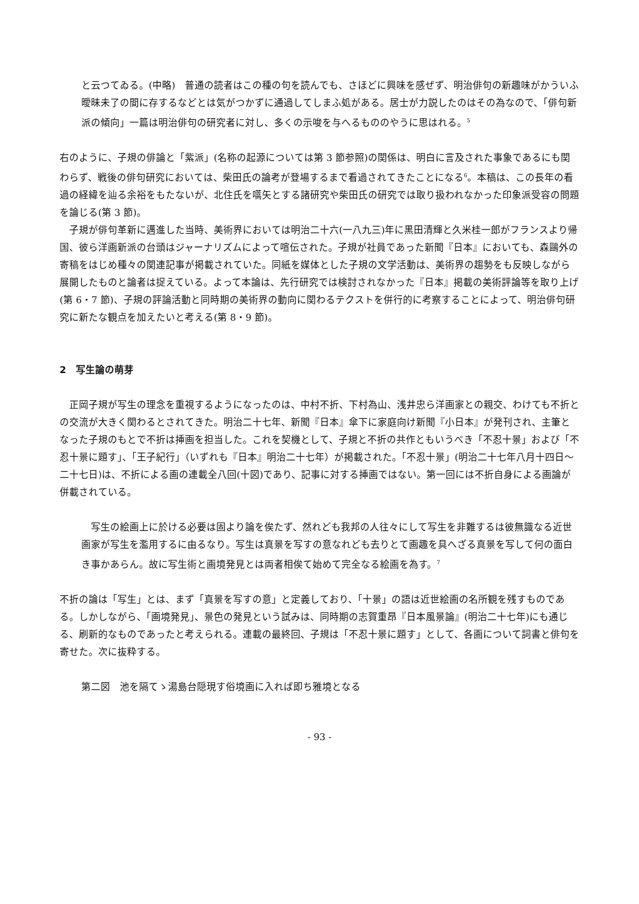と云つてゐる。(中略)　普通の読者はこの種の句を読んでも、さほどに興味を感ぜず、明治俳句の新趣味がかういふ曖昧未了の間に存するなどとは気がつかずに通過してしまふ処がある。居士が力説したのはその為なので、「俳句新派の傾向」一篇は明治俳句の研究者に対し、多くの示唆を与へるもののやうに思はれる。<sup>5</sup>
右のように、子規の俳論と「紫派」(名称の起源については第 3 節参照)の関係は、明白に言及された事象であるにも関わらず、戦後の俳句研究においては、柴田氏の論考が登場するまで看過されてきたことになる<sup>6</sup>。本稿は、この長年の看過の経緯を辿る余裕をもたないが、北住氏を嚆矢とする諸研究や柴田氏の研究では取り扱われなかった印象派受容の問題を論じる(第 3 節)。
　子規が俳句革新に邁進した当時、美術界においては明治二十六(一八九三)年に黒田清輝と久米桂一郎がフランスより帰国、彼ら洋画新派の台頭はジャーナリズムによって喧伝された。子規が社員であった新聞『日本』においても、森鷗外の寄稿をはじめ種々の関連記事が掲載されていた。同紙を媒体とした子規の文学活動は、美術界の趨勢をも反映しながら展開したものと論者は捉えている。よって本論は、先行研究では検討されなかった『日本』掲載の美術評論等を取り上げ(第 6・7 節)、子規の評論活動と同時期の美術界の動向に関わるテクストを併行的に考察することによって、明治俳句研究に新たな観点を加えたいと考える(第 8・9 節)。
2　写生論の萌芽
　正岡子規が写生の理念を重視するようになったのは、中村不折、下村為山、浅井忠ら洋画家との親交、わけても不折との交流が大きく関わるとされてきた。明治二十七年、新聞『日本』傘下に家庭向け新聞『小日本』が発刊され、主筆となった子規のもとで不折は挿画を担当した。これを契機として、子規と不折の共作ともいうべき「不忍十景」および「不忍十景に題す」、「王子紀行」（いずれも『日本』明治二十七年）が掲載された。「不忍十景」(明治二十七年八月十四日～二十七日)は、不折による画の連載全八回(十図)であり、記事に対する挿画ではない。第一回には不折自身による画論が併載されている。
　写生の絵画上に於ける必要は固より論を俟たず、然れども我邦の人往々にして写生を非難するは彼無識なる近世画家が写生を濫用するに由るなり。写生は真景を写すの意なれども去りとて画趣を具へざる真景を写して何の面白き事かあらん。故に写生術と画境発見とは両者相俟て始めて完全なる絵画を為す。<sup>7</sup>
不折の論は「写生」とは、まず「真景を写すの意」と定義しており、「十景」の語は近世絵画の名所観を残すものである。しかしながら、「画境発見」、景色の発見という試みは、同時期の志賀重昂『日本風景論』(明治二十七年)にも通じる、刷新的なものであったと考えられる。連載の最終回、子規は「不忍十景に題す」として、各画について詞書と俳句を寄せた。次に抜粋する。
第二図　池を隔てゝ湯島台隠現す俗境画に入れば即ち雅境となる
- 93 -